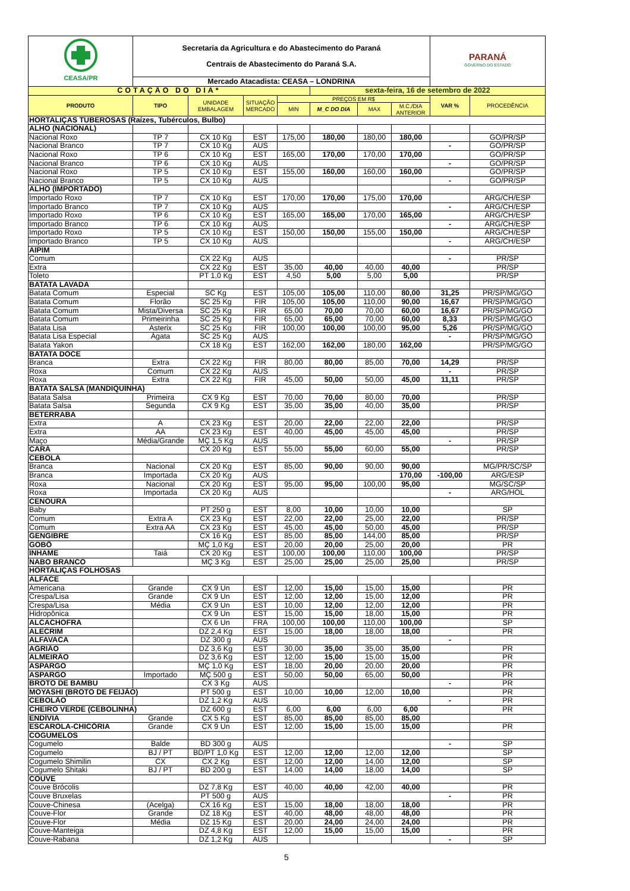| CEASA/PR | Secretaria da Agricultura e do Abastecimento do Paraná Centrais de Abastecimento do Paraná S.A. | | | | | | | PARANÁ GOVERNO DO ESTADO | |
| | Mercado Atacadista: CEASA – LONDRINA | | | | | | | | |
| COTAÇÃO DO DIA* | | | | | sexta-feira, 16 de setembro de 2022 | | | | |
| PRODUTO | TIPO | UNIDADE EMBALAGEM | SITUAÇÃO MERCADO | PREÇOS EM R$ | | | | VAR % | PROCEDÊNCIA |
| | | | | MIN | M_C DO DIA | MAX | M.C./DIA ANTERIOR | | |
| HORTALIÇAS TUBEROSAS (Raízes, Tubérculos, Bulbo) | | | | | | | | | |
| ALHO (NACIONAL) | | | | | | | | | |
| Nacional Roxo | TP 7 | CX 10 Kg | EST | 175,00 | 180,00 | 180,00 | 180,00 | | GO/PR/SP |
| Nacional Branco | TP 7 | CX 10 Kg | AUS | | | | | - | GO/PR/SP |
| Nacional Roxo | TP 6 | CX 10 Kg | EST | 165,00 | 170,00 | 170,00 | 170,00 | | GO/PR/SP |
| Nacional Branco | TP 6 | CX 10 Kg | AUS | | | | | - | GO/PR/SP |
| Nacional Roxo | TP 5 | CX 10 Kg | EST | 155,00 | 160,00 | 160,00 | 160,00 | | GO/PR/SP |
| Nacional Branco | TP 5 | CX 10 Kg | AUS | | | | | - | GO/PR/SP |
| ALHO (IMPORTADO) | | | | | | | | | |
| Importado Roxo | TP 7 | CX 10 Kg | EST | 170,00 | 170,00 | 175,00 | 170,00 | | ARG/CH/ESP |
| Importado Branco | TP 7 | CX 10 Kg | AUS | | | | | - | ARG/CH/ESP |
| Importado Roxo | TP 6 | CX 10 Kg | EST | 165,00 | 165,00 | 170,00 | 165,00 | | ARG/CH/ESP |
| Importado Branco | TP 6 | CX 10 Kg | AUS | | | | | - | ARG/CH/ESP |
| Importado Roxo | TP 5 | CX 10 Kg | EST | 150,00 | 150,00 | 155,00 | 150,00 | | ARG/CH/ESP |
| Importado Branco | TP 5 | CX 10 Kg | AUS | | | | | - | ARG/CH/ESP |
| AIPIM | | | | | | | | | |
| Comum | | CX 22 Kg | AUS | | | | | - | PR/SP |
| Extra | | CX 22 Kg | EST | 35,00 | 40,00 | 40,00 | 40,00 | | PR/SP |
| Toleto | | PT 1,0 Kg | EST | 4,50 | 5,00 | 5,00 | 5,00 | | PR/SP |
| BATATA LAVADA | | | | | | | | | |
| Batata Comum | Especial | SC Kg | EST | 105,00 | 105,00 | 110,00 | 80,00 | 31,25 | PR/SP/MG/GO |
| Batata Comum | Florão | SC 25 Kg | FIR | 105,00 | 105,00 | 110,00 | 90,00 | 16,67 | PR/SP/MG/GO |
| Batata Comum | Mista/Diversa | SC 25 Kg | FIR | 65,00 | 70,00 | 70,00 | 60,00 | 16,67 | PR/SP/MG/GO |
| Batata Comum | Primeirinha | SC 25 Kg | FIR | 65,00 | 65,00 | 70,00 | 60,00 | 8,33 | PR/SP/MG/GO |
| Batata Lisa | Asterix | SC 25 Kg | FIR | 100,00 | 100,00 | 100,00 | 95,00 | 5,26 | PR/SP/MG/GO |
| Batata Lisa Especial | Ágata | SC 25 Kg | AUS | | | | | - | PR/SP/MG/GO |
| Batata Yakon | | CX 18 Kg | EST | 162,00 | 162,00 | 180,00 | 162,00 | | PR/SP/MG/GO |
| BATATA DOCE | | | | | | | | | |
| Branca | Extra | CX 22 Kg | FIR | 80,00 | 80,00 | 85,00 | 70,00 | 14,29 | PR/SP |
| Roxa | Comum | CX 22 Kg | AUS | | | | | - | PR/SP |
| Roxa | Extra | CX 22 Kg | FIR | 45,00 | 50,00 | 50,00 | 45,00 | 11,11 | PR/SP |
| BATATA SALSA (MANDIQUINHA) | | | | | | | | | |
| Batata Salsa | Primeira | CX 9 Kg | EST | 70,00 | 70,00 | 80,00 | 70,00 | | PR/SP |
| Batata Salsa | Segunda | CX 9 Kg | EST | 35,00 | 35,00 | 40,00 | 35,00 | | PR/SP |
| BETERRABA | | | | | | | | | |
| Extra | A | CX 23 Kg | EST | 20,00 | 22,00 | 22,00 | 22,00 | | PR/SP |
| Extra | AA | CX 23 Kg | EST | 40,00 | 45,00 | 45,00 | 45,00 | | PR/SP |
| Maço | Média/Grande | MÇ 1,5 Kg | AUS | | | | | - | PR/SP |
| CARÁ | | CX 20 Kg | EST | 55,00 | 55,00 | 60,00 | 55,00 | | PR/SP |
| CEBOLA | | | | | | | | | |
| Branca | Nacional | CX 20 Kg | EST | 85,00 | 90,00 | 90,00 | 90,00 | | MG/PR/SC/SP |
| Branca | Importada | CX 20 Kg | AUS | | | | 170,00 | -100,00 | ARG/ESP |
| Roxa | Nacional | CX 20 Kg | EST | 95,00 | 95,00 | 100,00 | 95,00 | | MG/SC/SP |
| Roxa | Importada | CX 20 Kg | AUS | | | | | - | ARG/HOL |
| CENOURA | | | | | | | | | |
| Baby | | PT 250 g | EST | 8,00 | 10,00 | 10,00 | 10,00 | | SP |
| Comum | Extra A | CX 23 Kg | EST | 22,00 | 22,00 | 25,00 | 22,00 | | PR/SP |
| Comum | Extra AA | CX 23 Kg | EST | 45,00 | 45,00 | 50,00 | 45,00 | | PR/SP |
| GENGIBRE | | CX 16 Kg | EST | 85,00 | 85,00 | 144,00 | 85,00 | | PR/SP |
| GOBÔ | | MÇ 1,0 Kg | EST | 20,00 | 20,00 | 25,00 | 20,00 | | PR |
| INHAME | Taiá | CX 20 Kg | EST | 100,00 | 100,00 | 110,00 | 100,00 | | PR/SP |
| NABO BRANCO | | MÇ 3 Kg | EST | 25,00 | 25,00 | 25,00 | 25,00 | | PR/SP |
| HORTALIÇAS FOLHOSAS | | | | | | | | | |
| ALFACE | | | | | | | | | |
| Americana | Grande | CX 9 Un | EST | 12,00 | 15,00 | 15,00 | 15,00 | | PR |
| Crespa/Lisa | Grande | CX 9 Un | EST | 12,00 | 12,00 | 15,00 | 12,00 | | PR |
| Crespa/Lisa | Média | CX 9 Un | EST | 10,00 | 12,00 | 12,00 | 12,00 | | PR |
| Hidropônica | | CX 9 Un | EST | 15,00 | 15,00 | 18,00 | 15,00 | | PR |
| ALCACHOFRA | | CX 6 Un | FRA | 100,00 | 100,00 | 110,00 | 100,00 | | SP |
| ALECRIM | | DZ 2,4 Kg | EST | 15,00 | 18,00 | 18,00 | 18,00 | | PR |
| ALFAVACA | | DZ 300 g | AUS | | | | | - | |
| AGRIÃO | | DZ 3,6 Kg | EST | 30,00 | 35,00 | 35,00 | 35,00 | | PR |
| ALMEIRÃO | | DZ 3,6 Kg | EST | 12,00 | 15,00 | 15,00 | 15,00 | | PR |
| ASPARGO | | MÇ 1,0 Kg | EST | 18,00 | 20,00 | 20,00 | 20,00 | | PR |
| ASPARGO | Importado | MÇ 500 g | EST | 50,00 | 50,00 | 65,00 | 50,00 | | PR |
| BROTO DE BAMBU | | CX 3 Kg | AUS | | | | | - | PR |
| MOYASHI (BROTO DE FEIJÃO) | | PT 500 g | EST | 10,00 | 10,00 | 12,00 | 10,00 | | PR |
| CEBOLÃO | | DZ 1,2 Kg | AUS | | | | | - | PR |
| CHEIRO VERDE (CEBOLINHA) | | DZ 600 g | EST | 6,00 | 6,00 | 6,00 | 6,00 | | PR |
| ENDÍVIA | Grande | CX 5 Kg | EST | 85,00 | 85,00 | 85,00 | 85,00 | | |
| ESCAROLA-CHICÓRIA | Grande | CX 9 Un | EST | 12,00 | 15,00 | 15,00 | 15,00 | | PR |
| COGUMELOS | | | | | | | | | |
| Cogumelo | Balde | BD 300 g | AUS | | | | | - | SP |
| Cogumelo | BJ / PT | BD/PT 1,0 Kg | EST | 12,00 | 12,00 | 12,00 | 12,00 | | SP |
| Cogumelo Shimilin | CX | CX 2 Kg | EST | 12,00 | 12,00 | 14,00 | 12,00 | | SP |
| Cogumelo Shitaki | BJ / PT | BD 200 g | EST | 14,00 | 14,00 | 18,00 | 14,00 | | SP |
| COUVE | | | | | | | | | |
| Couve Brócolis | | DZ 7,8 Kg | EST | 40,00 | 40,00 | 42,00 | 40,00 | | PR |
| Couve Bruxelas | | PT 500 g | AUS | | | | | - | PR |
| Couve-Chinesa | (Acelga) | CX 16 Kg | EST | 15,00 | 18,00 | 18,00 | 18,00 | | PR |
| Couve-Flor | Grande | DZ 18 Kg | EST | 40,00 | 48,00 | 48,00 | 48,00 | | PR |
| Couve-Flor | Média | DZ 15 Kg | EST | 20,00 | 24,00 | 24,00 | 24,00 | | PR |
| Couve-Manteiga | | DZ 4,8 Kg | EST | 12,00 | 15,00 | 15,00 | 15,00 | | PR |
| Couve-Rabana | | DZ 1,2 Kg | AUS | | | | | - | SP |
5